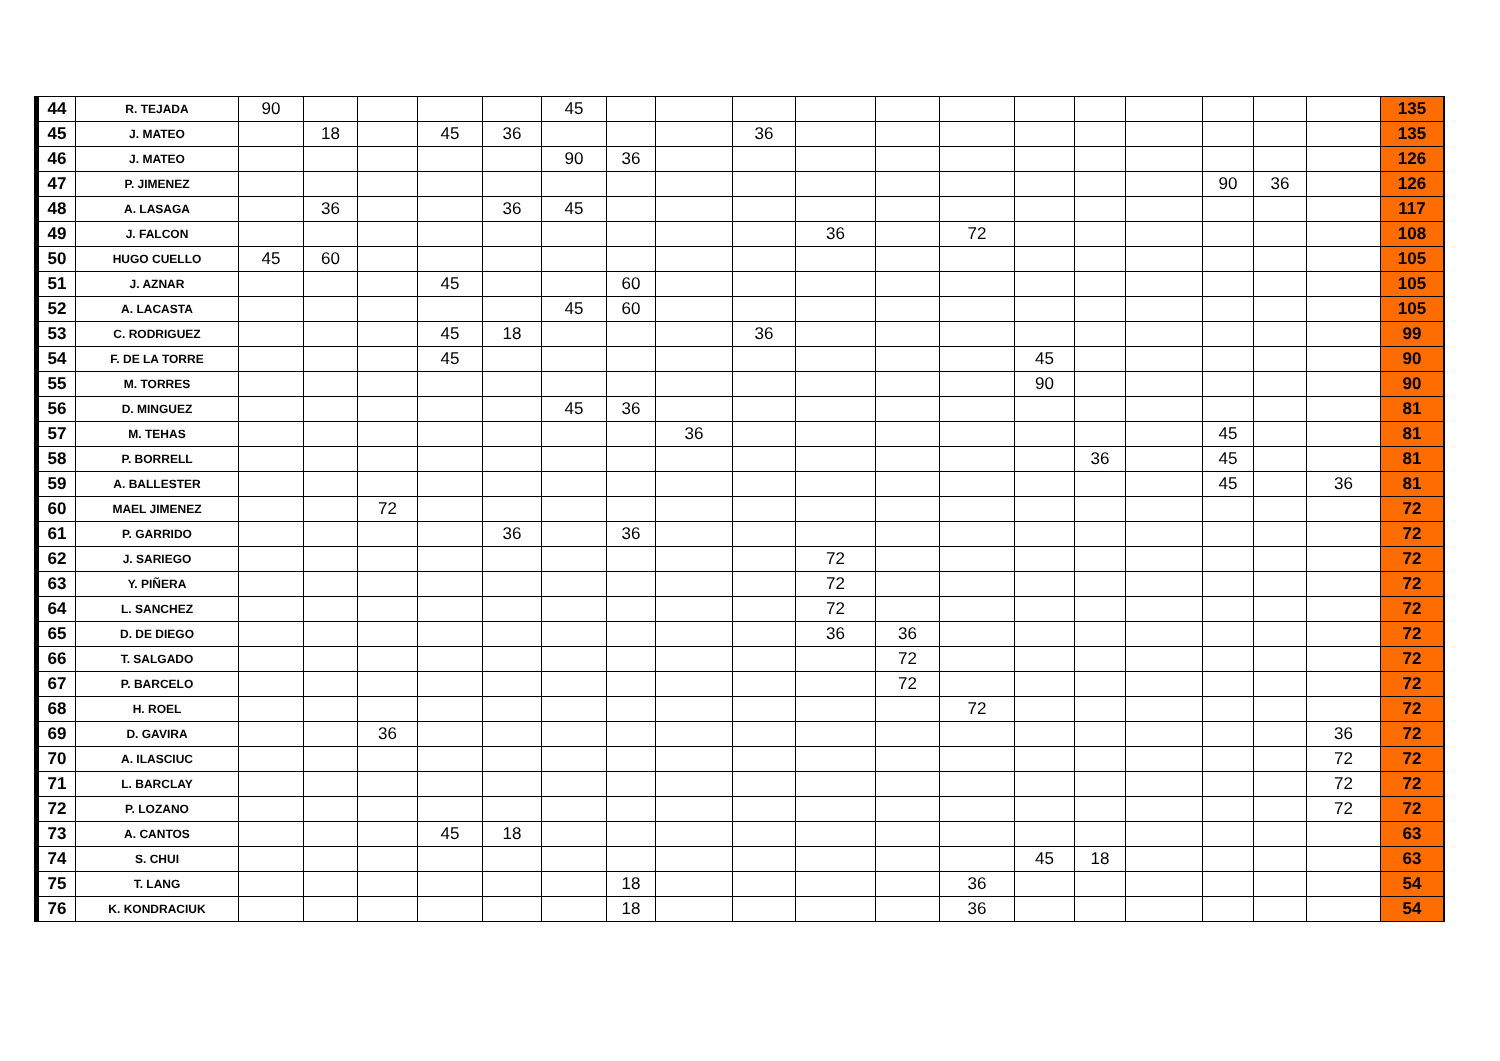| 44 | R. TEJADA | 90 | | | | | 45 | | | | | | | | | | | | | 135 |
| 45 | J. MATEO | | 18 | | 45 | 36 | | | | 36 | | | | | | | | | | 135 |
| 46 | J. MATEO | | | | | | 90 | 36 | | | | | | | | | | | | 126 |
| 47 | P. JIMENEZ | | | | | | | | | | | | | | | | 90 | 36 | | 126 |
| 48 | A. LASAGA | | 36 | | | 36 | 45 | | | | | | | | | | | | | 117 |
| 49 | J. FALCON | | | | | | | | | | 36 | | 72 | | | | | | | 108 |
| 50 | HUGO CUELLO | 45 | 60 | | | | | | | | | | | | | | | | | 105 |
| 51 | J. AZNAR | | | | 45 | | | 60 | | | | | | | | | | | | 105 |
| 52 | A. LACASTA | | | | | | 45 | 60 | | | | | | | | | | | | 105 |
| 53 | C. RODRIGUEZ | | | | 45 | 18 | | | | 36 | | | | | | | | | | 99 |
| 54 | F. DE LA TORRE | | | | 45 | | | | | | | | | 45 | | | | | | 90 |
| 55 | M. TORRES | | | | | | | | | | | | | 90 | | | | | | 90 |
| 56 | D. MINGUEZ | | | | | | 45 | 36 | | | | | | | | | | | | 81 |
| 57 | M. TEHAS | | | | | | | | 36 | | | | | | | | 45 | | | 81 |
| 58 | P. BORRELL | | | | | | | | | | | | | | 36 | | 45 | | | 81 |
| 59 | A. BALLESTER | | | | | | | | | | | | | | | | 45 | | 36 | 81 |
| 60 | MAEL JIMENEZ | | | 72 | | | | | | | | | | | | | | | | 72 |
| 61 | P. GARRIDO | | | | | 36 | | 36 | | | | | | | | | | | | 72 |
| 62 | J. SARIEGO | | | | | | | | | | 72 | | | | | | | | | 72 |
| 63 | Y. PIÑERA | | | | | | | | | | 72 | | | | | | | | | 72 |
| 64 | L. SANCHEZ | | | | | | | | | | 72 | | | | | | | | | 72 |
| 65 | D. DE DIEGO | | | | | | | | | | 36 | 36 | | | | | | | | 72 |
| 66 | T. SALGADO | | | | | | | | | | | 72 | | | | | | | | 72 |
| 67 | P. BARCELO | | | | | | | | | | | 72 | | | | | | | | 72 |
| 68 | H. ROEL | | | | | | | | | | | | 72 | | | | | | | 72 |
| 69 | D. GAVIRA | | | 36 | | | | | | | | | | | | | | | 36 | 72 |
| 70 | A. ILASCIUC | | | | | | | | | | | | | | | | | | 72 | 72 |
| 71 | L. BARCLAY | | | | | | | | | | | | | | | | | | 72 | 72 |
| 72 | P. LOZANO | | | | | | | | | | | | | | | | | | 72 | 72 |
| 73 | A. CANTOS | | | | 45 | 18 | | | | | | | | | | | | | | 63 |
| 74 | S. CHUI | | | | | | | | | | | | | 45 | 18 | | | | | 63 |
| 75 | T. LANG | | | | | | | 18 | | | | | 36 | | | | | | | 54 |
| 76 | K. KONDRACIUK | | | | | | | 18 | | | | | 36 | | | | | | | 54 |